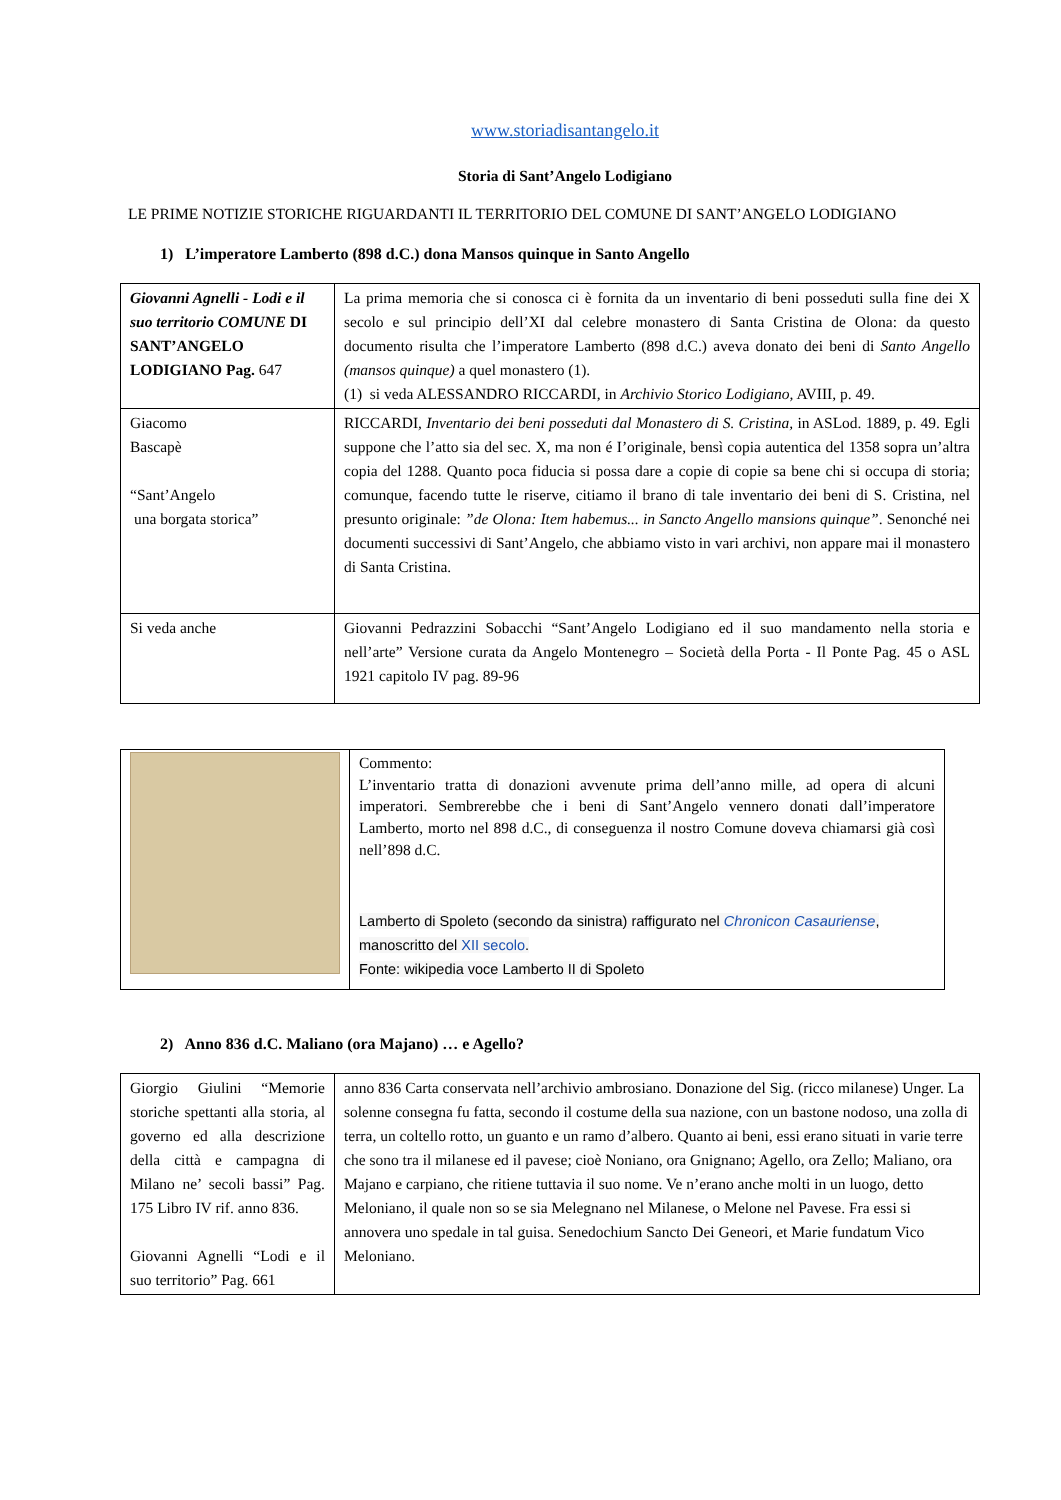www.storiadisantangelo.it
Storia di Sant’Angelo Lodigiano
LE PRIME NOTIZIE STORICHE RIGUARDANTI IL TERRITORIO DEL COMUNE DI SANT’ANGELO LODIGIANO
1) L’imperatore Lamberto (898 d.C.) dona Mansos quinque in Santo Angello
| Giovanni Agnelli - Lodi e il suo territorio COMUNE DI SANT’ANGELO LODIGIANO Pag. 647 | La prima memoria che si conosca ci è fornita da un inventario di beni posseduti sulla fine dei X secolo e sul principio dell’XI dal celebre monastero di Santa Cristina de Olona: da questo documento risulta che l’imperatore Lamberto (898 d.C.) aveva donato dei beni di Santo Angello (mansos quinque) a quel monastero (1). (1) si veda ALESSANDRO RICCARDI, in Archivio Storico Lodigiano, AVIII, p. 49. |
| Giacomo Bascapè “Sant’Angelo una borgata storica” | RICCARDI, Inventario dei beni posseduti dal Monastero di S. Cristina, in ASLod. 1889, p. 49. Egli suppone che l’atto sia del sec. X, ma non é I’originale, bensì copia autentica del 1358 sopra un’altra copia del 1288. Quanto poca fiducia si possa dare a copie di copie sa bene chi si occupa di storia; comunque, facendo tutte le riserve, citiamo il brano di tale inventario dei beni di S. Cristina, nel presunto originale: ”de Olona: Item habemus... in Sancto Angello mansions quinque” . Senonché nei documenti successivi di Sant’Angelo, che abbiamo visto in vari archivi, non appare mai il monastero di Santa Cristina. |
| Si veda anche | Giovanni Pedrazzini Sobacchi “Sant’Angelo Lodigiano ed il suo mandamento nella storia e nell’arte” Versione curata da Angelo Montenegro – Società della Porta - Il Ponte Pag. 45 o ASL 1921 capitolo IV pag. 89-96 |
| | Commento: L’inventario tratta di donazioni avvenute prima dell’anno mille, ad opera di alcuni imperatori. Sembrerebbe che i beni di Sant’Angelo vennero donati dall’imperatore Lamberto, morto nel 898 d.C., di conseguenza il nostro Comune doveva chiamarsi già così nell’898 d.C. Lamberto di Spoleto (secondo da sinistra) raffigurato nel Chronicon Casauriense , manoscritto del XII secolo . Fonte: wikipedia voce Lamberto II di Spoleto |
2) Anno 836 d.C. Maliano (ora Majano) … e Agello?
| Giorgio Giulini “Memorie storiche spettanti alla storia, al governo ed alla descrizione della città e campagna di Milano ne’ secoli bassi” Pag. 175 Libro IV rif. anno 836. Giovanni Agnelli “Lodi e il suo territorio” Pag. 661 | anno 836 Carta conservata nell’archivio ambrosiano. Donazione del Sig. (ricco milanese) Unger. La solenne consegna fu fatta, secondo il costume della sua nazione, con un bastone nodoso, una zolla di terra, un coltello rotto, un guanto e un ramo d’albero. Quanto ai beni, essi erano situati in varie terre che sono tra il milanese ed il pavese; cioè Noniano, ora Gnignano; Agello, ora Zello; Maliano, ora Majano e carpiano, che ritiene tuttavia il suo nome. Ve n’erano anche molti in un luogo, detto Meloniano, il quale non so se sia Melegnano nel Milanese, o Melone nel Pavese. Fra essi si annovera uno spedale in tal guisa. Senedochium Sancto Dei Geneori, et Marie fundatum Vico Meloniano. |